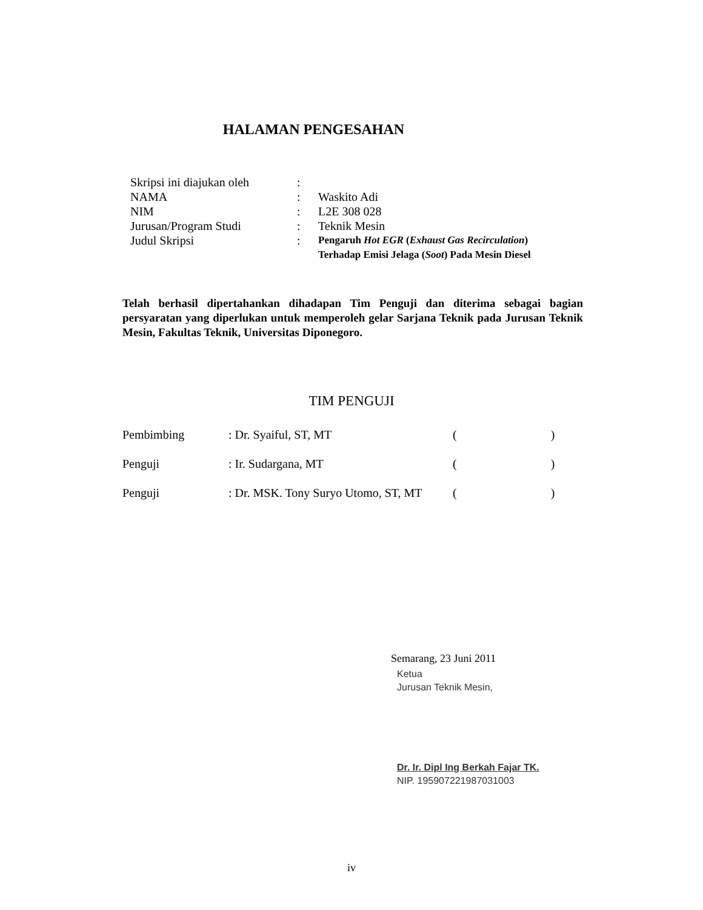HALAMAN PENGESAHAN
| Skripsi ini diajukan oleh | : | |
| NAMA | : | Waskito Adi |
| NIM | : | L2E 308 028 |
| Jurusan/Program Studi | : | Teknik Mesin |
| Judul Skripsi | : | Pengaruh Hot EGR ( Exhaust Gas Recirculation ) Terhadap Emisi Jelaga ( Soot ) Pada Mesin Diesel |
Telah berhasil dipertahankan dihadapan Tim Penguji dan diterima sebagai bagian persyaratan yang diperlukan untuk memperoleh gelar Sarjana Teknik pada Jurusan Teknik Mesin, Fakultas Teknik, Universitas Diponegoro.
TIM PENGUJI
| Pembimbing | : Dr. Syaiful, ST, MT | ( ) |
| Penguji | : Ir. Sudargana, MT | ( ) |
| Penguji | : Dr. MSK. Tony Suryo Utomo, ST, MT | ( ) |
Semarang, 23 Juni 2011
Ketua
Jurusan Teknik Mesin,
Dr. Ir. Dipl Ing Berkah Fajar TK.
NIP. 195907221987031003
iv